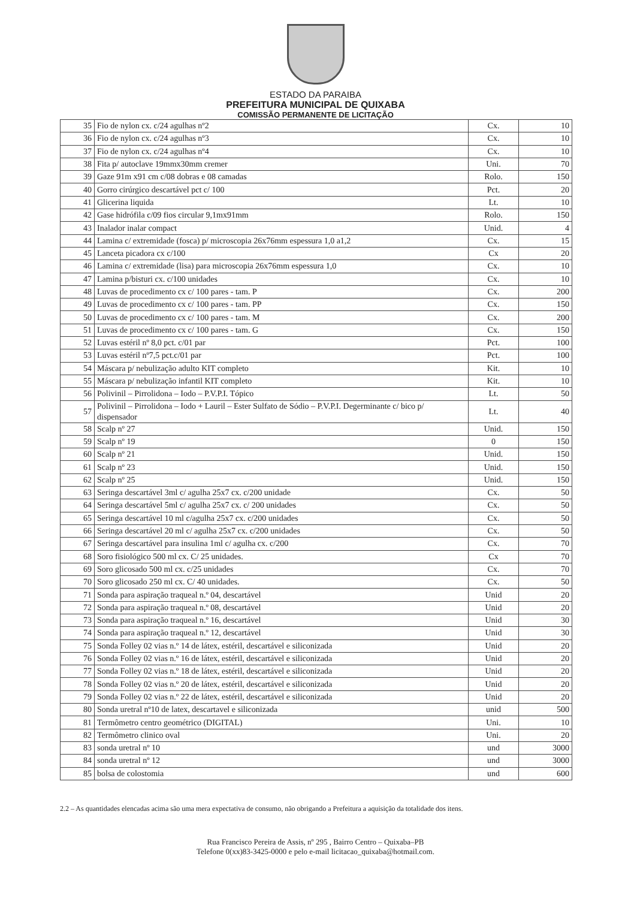ESTADO DA PARAIBA
PREFEITURA MUNICIPAL DE QUIXABA
COMISSÃO PERMANENTE DE LICITAÇÃO
| 35 | Fio de nylon cx. c/24 agulhas nº2 | Cx. | 10 |
| 36 | Fio de nylon cx. c/24 agulhas nº3 | Cx. | 10 |
| 37 | Fio de nylon cx. c/24 agulhas nº4 | Cx. | 10 |
| 38 | Fita p/ autoclave 19mmx30mm cremer | Uni. | 70 |
| 39 | Gaze 91m x91 cm c/08 dobras e 08 camadas | Rolo. | 150 |
| 40 | Gorro cirúrgico descartável pct c/ 100 | Pct. | 20 |
| 41 | Glicerina liquida | Lt. | 10 |
| 42 | Gase hidrófila c/09 fios circular 9,1mx91mm | Rolo. | 150 |
| 43 | Inalador inalar compact | Unid. | 4 |
| 44 | Lamina c/ extremidade (fosca) p/ microscopia 26x76mm espessura 1,0 a1,2 | Cx. | 15 |
| 45 | Lanceta picadora cx c/100 | Cx | 20 |
| 46 | Lamina c/ extremidade (lisa) para microscopia 26x76mm espessura 1,0 | Cx. | 10 |
| 47 | Lamina p/bisturi cx. c/100 unidades | Cx. | 10 |
| 48 | Luvas de procedimento cx c/ 100 pares - tam. P | Cx. | 200 |
| 49 | Luvas de procedimento cx c/ 100 pares - tam. PP | Cx. | 150 |
| 50 | Luvas de procedimento cx c/ 100 pares - tam. M | Cx. | 200 |
| 51 | Luvas de procedimento cx c/ 100 pares - tam. G | Cx. | 150 |
| 52 | Luvas estéril nº 8,0 pct. c/01 par | Pct. | 100 |
| 53 | Luvas estéril nº7,5 pct.c/01 par | Pct. | 100 |
| 54 | Máscara p/ nebulização adulto KIT completo | Kit. | 10 |
| 55 | Máscara p/ nebulização infantil KIT completo | Kit. | 10 |
| 56 | Polivinil – Pirrolidona – Iodo – P.V.P.I. Tópico | Lt. | 50 |
| 57 | Polivinil – Pirrolidona – Iodo + Lauril – Ester Sulfato de Sódio – P.V.P.I. Degerminante c/ bico p/ dispensador | Lt. | 40 |
| 58 | Scalp nº 27 | Unid. | 150 |
| 59 | Scalp nº 19 | 0 | 150 |
| 60 | Scalp nº 21 | Unid. | 150 |
| 61 | Scalp nº 23 | Unid. | 150 |
| 62 | Scalp nº 25 | Unid. | 150 |
| 63 | Seringa descartável 3ml c/ agulha 25x7 cx. c/200 unidade | Cx. | 50 |
| 64 | Seringa descartável 5ml c/ agulha 25x7 cx. c/ 200 unidades | Cx. | 50 |
| 65 | Seringa descartável 10 ml c/agulha 25x7 cx. c/200 unidades | Cx. | 50 |
| 66 | Seringa descartável 20 ml c/ agulha 25x7 cx. c/200 unidades | Cx. | 50 |
| 67 | Seringa descartável para insulina 1ml c/ agulha cx. c/200 | Cx. | 70 |
| 68 | Soro fisiológico 500 ml cx. C/ 25 unidades. | Cx | 70 |
| 69 | Soro glicosado 500 ml cx. c/25 unidades | Cx. | 70 |
| 70 | Soro glicosado 250 ml cx. C/ 40 unidades. | Cx. | 50 |
| 71 | Sonda para aspiração traqueal n.º 04, descartável | Unid | 20 |
| 72 | Sonda para aspiração traqueal n.º 08, descartável | Unid | 20 |
| 73 | Sonda para aspiração traqueal n.º 16, descartável | Unid | 30 |
| 74 | Sonda para aspiração traqueal n.º 12, descartável | Unid | 30 |
| 75 | Sonda Folley 02 vias n.º 14 de látex, estéril, descartável e siliconizada | Unid | 20 |
| 76 | Sonda Folley 02 vias n.º 16 de látex, estéril, descartável e siliconizada | Unid | 20 |
| 77 | Sonda Folley 02 vias n.º 18 de látex, estéril, descartável e siliconizada | Unid | 20 |
| 78 | Sonda Folley 02 vias n.º 20 de látex, estéril, descartável e siliconizada | Unid | 20 |
| 79 | Sonda Folley 02 vias n.º 22 de látex, estéril, descartável e siliconizada | Unid | 20 |
| 80 | Sonda uretral nº10 de latex, descartavel e siliconizada | unid | 500 |
| 81 | Termômetro centro geométrico (DIGITAL) | Uni. | 10 |
| 82 | Termômetro clinico oval | Uni. | 20 |
| 83 | sonda uretral nº 10 | und | 3000 |
| 84 | sonda uretral nº 12 | und | 3000 |
| 85 | bolsa de colostomia | und | 600 |
2.2 – As quantidades elencadas acima são uma mera expectativa de consumo, não obrigando a Prefeitura a aquisição da totalidade dos itens.
Rua Francisco Pereira de Assis, nº 295 , Bairro Centro – Quixaba–PB
Telefone 0(xx)83-3425-0000 e pelo e-mail licitacao_quixaba@hotmail.com.